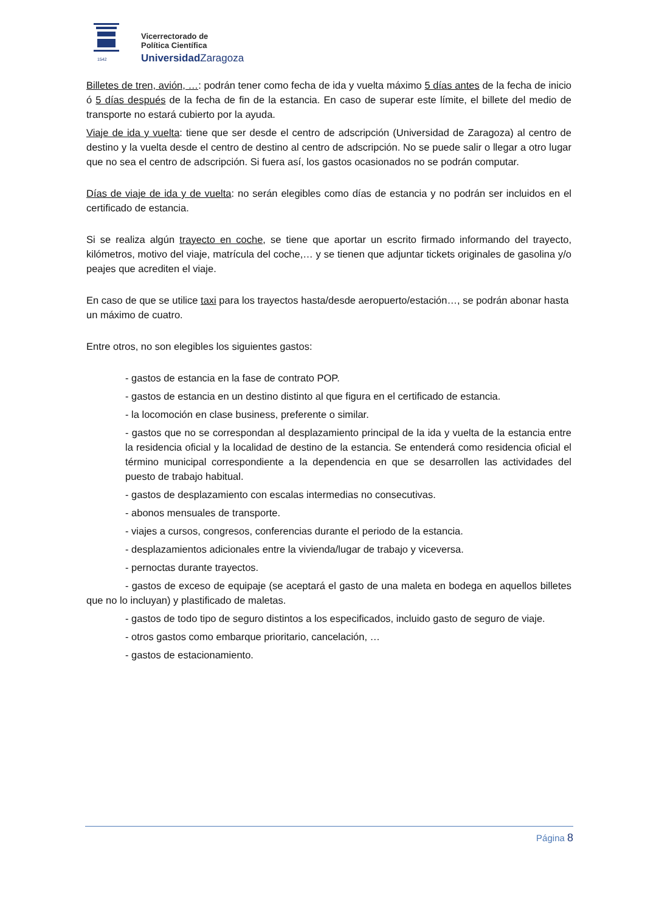1542
Vicerrectorado de
Política Científica
UniversidadZaragoza
Billetes de tren, avión, …: podrán tener como fecha de ida y vuelta máximo 5 días antes de la fecha de inicio ó 5 días después de la fecha de fin de la estancia. En caso de superar este límite, el billete del medio de transporte no estará cubierto por la ayuda.
Viaje de ida y vuelta: tiene que ser desde el centro de adscripción (Universidad de Zaragoza) al centro de destino y la vuelta desde el centro de destino al centro de adscripción. No se puede salir o llegar a otro lugar que no sea el centro de adscripción. Si fuera así, los gastos ocasionados no se podrán computar.
Días de viaje de ida y de vuelta: no serán elegibles como días de estancia y no podrán ser incluidos en el certificado de estancia.
Si se realiza algún trayecto en coche, se tiene que aportar un escrito firmado informando del trayecto, kilómetros, motivo del viaje, matrícula del coche,… y se tienen que adjuntar tickets originales de gasolina y/o peajes que acrediten el viaje.
En caso de que se utilice taxi para los trayectos hasta/desde aeropuerto/estación…, se podrán abonar hasta un máximo de cuatro.
Entre otros, no son elegibles los siguientes gastos:
- gastos de estancia en la fase de contrato POP.
- gastos de estancia en un destino distinto al que figura en el certificado de estancia.
- la locomoción en clase business, preferente o similar.
- gastos que no se correspondan al desplazamiento principal de la ida y vuelta de la estancia entre la residencia oficial y la localidad de destino de la estancia. Se entenderá como residencia oficial el término municipal correspondiente a la dependencia en que se desarrollen las actividades del puesto de trabajo habitual.
- gastos de desplazamiento con escalas intermedias no consecutivas.
- abonos mensuales de transporte.
- viajes a cursos, congresos, conferencias durante el periodo de la estancia.
- desplazamientos adicionales entre la vivienda/lugar de trabajo y viceversa.
- pernoctas durante trayectos.
- gastos de exceso de equipaje (se aceptará el gasto de una maleta en bodega en aquellos billetes que no lo incluyan) y plastificado de maletas.
- gastos de todo tipo de seguro distintos a los especificados, incluido gasto de seguro de viaje.
- otros gastos como embarque prioritario, cancelación, …
- gastos de estacionamiento.
Página 8